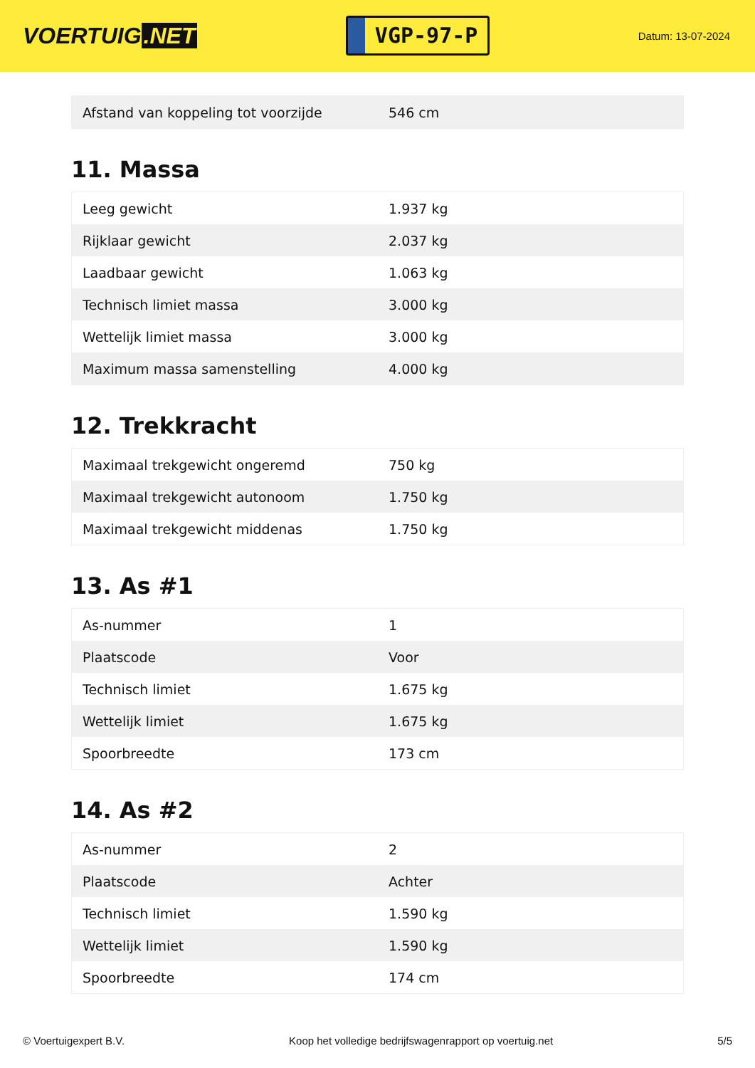VOERTUIG.NET
VGP-97-P
Datum: 13-07-2024
| Afstand van koppeling tot voorzijde | 546 cm |
11. Massa
| Leeg gewicht | 1.937 kg |
| Rijklaar gewicht | 2.037 kg |
| Laadbaar gewicht | 1.063 kg |
| Technisch limiet massa | 3.000 kg |
| Wettelijk limiet massa | 3.000 kg |
| Maximum massa samenstelling | 4.000 kg |
12. Trekkracht
| Maximaal trekgewicht ongeremd | 750 kg |
| Maximaal trekgewicht autonoom | 1.750 kg |
| Maximaal trekgewicht middenas | 1.750 kg |
13. As #1
| As-nummer | 1 |
| Plaatscode | Voor |
| Technisch limiet | 1.675 kg |
| Wettelijk limiet | 1.675 kg |
| Spoorbreedte | 173 cm |
14. As #2
| As-nummer | 2 |
| Plaatscode | Achter |
| Technisch limiet | 1.590 kg |
| Wettelijk limiet | 1.590 kg |
| Spoorbreedte | 174 cm |
© Voertuigexpert B.V. Koop het volledige bedrijfswagenrapport op voertuig.net 5/5